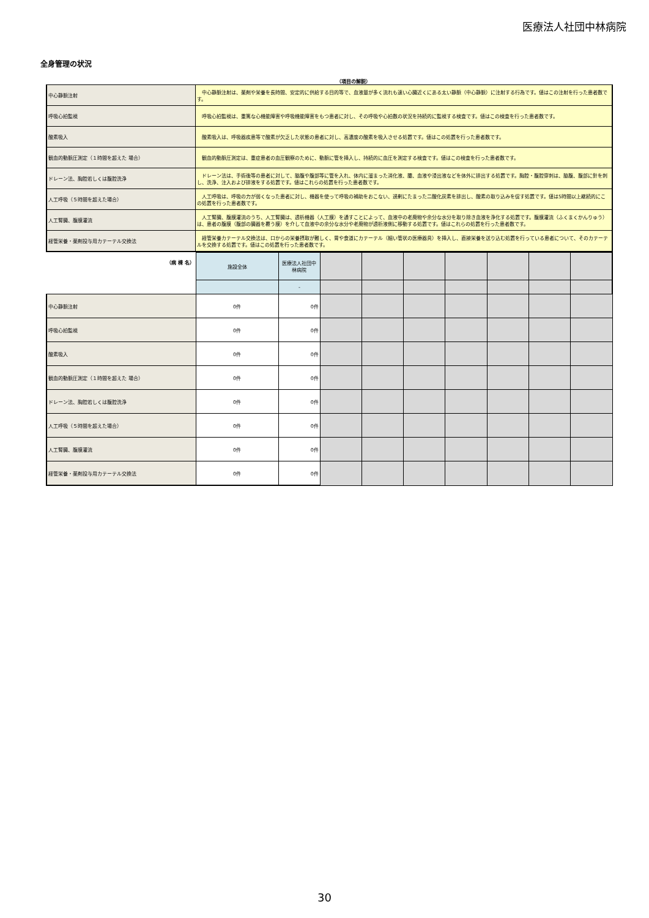医療法人社団中林病院
全身管理の状況
（項目の解説）
| 中心静脈注射 | 中心静脈注射は、薬剤や栄養を長時間、安定的に供給する目的等で、血液量が多く流れも速い心臓近くにある太い静脈（中心静脈）に注射する行為です。値はこの注射を行った患者数です。 |
| 呼吸心拍監視 | 呼吸心拍監視は、重篤な心機能障害や呼吸機能障害をもつ患者に対し、その呼吸や心拍数の状況を持続的に監視する検査です。値はこの検査を行った患者数です。 |
| 酸素吸入 | 酸素吸入は、呼吸器疾患等で酸素が欠乏した状態の患者に対し、高濃度の酸素を吸入させる処置です。値はこの処置を行った患者数です。 |
| 観血的動脈圧測定（１時間を超えた 場合） | 観血的動脈圧測定は、重症患者の血圧観察のために、動脈に管を挿入し、持続的に血圧を測定する検査です。値はこの検査を行った患者数です。 |
| ドレーン法、胸腔若しくは腹腔洗浄 | ドレーン法は、手術後等の患者に対して、脇腹や腹部等に管を入れ、体内に溜まった消化液、膿、血液や浸出液などを体外に排出する処置です。胸腔・腹腔穿刺は、脇腹、腹部に針を刺し、洗浄、注入および排液をする処置です。値はこれらの処置を行った患者数です。 |
| 人工呼吸（５時間を超えた場合） | 人工呼吸は、呼吸の力が弱くなった患者に対し、機器を使って呼吸の補助をおこない、過剰にたまった二酸化炭素を排出し、酸素の取り込みを促す処置です。値は5時間以上継続的にこの処置を行った患者数です。 |
| 人工腎臓、腹膜灌流 | 人工腎臓、腹膜灌流のうち、人工腎臓は、透析機器（人工膜）を通すことによって、血液中の老廃物や余分な水分を取り除き血液を浄化する処置です。腹膜灌流（ふくまくかんりゅう）は、患者の腹膜（腹部の臓器を覆う膜）を介して血液中の余分な水分や老廃物が透析液側に移動する処置です。値はこれらの処置を行った患者数です。 |
| 経管栄養・薬剤投与用カテーテル交換法 | 経管栄養カテーテル交換法は、口からの栄養摂取が難しく、胃や食道にカテーテル（細い管状の医療器具）を挿入し、直接栄養を送り込む処置を行っている患者について、そのカテーテルを交換する処置です。値はこの処置を行った患者数です。 |
| （病 棟 名） | 施設全体 | 医療法人社団中林病院 | | | | | | | |
| | | - | | | | | | | |
| 中心静脈注射 | 0件 | 0件 | | | | | | | |
| 呼吸心拍監視 | 0件 | 0件 | | | | | | | |
| 酸素吸入 | 0件 | 0件 | | | | | | | |
| 観血的動脈圧測定（１時間を超えた 場合） | 0件 | 0件 | | | | | | | |
| ドレーン法、胸腔若しくは腹腔洗浄 | 0件 | 0件 | | | | | | | |
| 人工呼吸（５時間を超えた場合） | 0件 | 0件 | | | | | | | |
| 人工腎臓、腹膜灌流 | 0件 | 0件 | | | | | | | |
| 経管栄養・薬剤投与用カテーテル交換法 | 0件 | 0件 | | | | | | | |
30